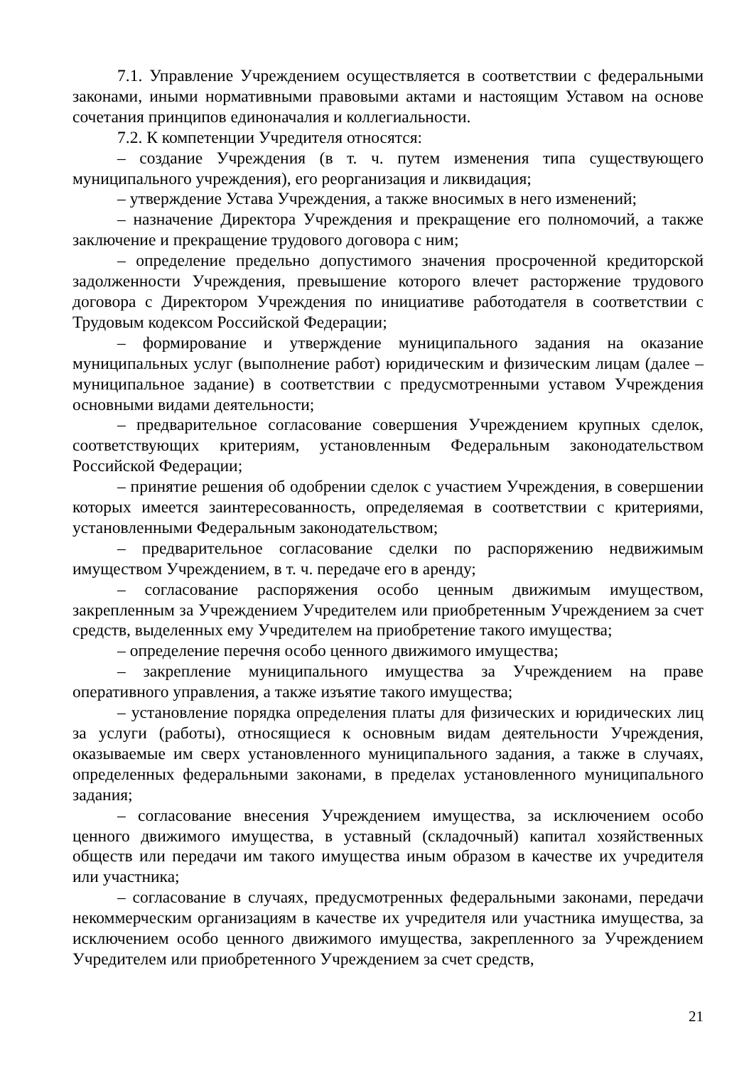7.1. Управление Учреждением осуществляется в соответствии с федеральными законами, иными нормативными правовыми актами и настоящим Уставом на основе сочетания принципов единоначалия и коллегиальности.
7.2. К компетенции Учредителя относятся:
– создание Учреждения (в т. ч. путем изменения типа существующего муниципального учреждения), его реорганизация и ликвидация;
– утверждение Устава Учреждения, а также вносимых в него изменений;
– назначение Директора Учреждения и прекращение его полномочий, а также заключение и прекращение трудового договора с ним;
– определение предельно допустимого значения просроченной кредиторской задолженности Учреждения, превышение которого влечет расторжение трудового договора с Директором Учреждения по инициативе работодателя в соответствии с Трудовым кодексом Российской Федерации;
– формирование и утверждение муниципального задания на оказание муниципальных услуг (выполнение работ) юридическим и физическим лицам (далее – муниципальное задание) в соответствии с предусмотренными уставом Учреждения основными видами деятельности;
– предварительное согласование совершения Учреждением крупных сделок, соответствующих критериям, установленным Федеральным законодательством Российской Федерации;
– принятие решения об одобрении сделок с участием Учреждения, в совершении которых имеется заинтересованность, определяемая в соответствии с критериями, установленными Федеральным законодательством;
– предварительное согласование сделки по распоряжению недвижимым имуществом Учреждением, в т. ч. передаче его в аренду;
– согласование распоряжения особо ценным движимым имуществом, закрепленным за Учреждением Учредителем или приобретенным Учреждением за счет средств, выделенных ему Учредителем на приобретение такого имущества;
– определение перечня особо ценного движимого имущества;
– закрепление муниципального имущества за Учреждением на праве оперативного управления, а также изъятие такого имущества;
– установление порядка определения платы для физических и юридических лиц за услуги (работы), относящиеся к основным видам деятельности Учреждения, оказываемые им сверх установленного муниципального задания, а также в случаях, определенных федеральными законами, в пределах установленного муниципального задания;
– согласование внесения Учреждением имущества, за исключением особо ценного движимого имущества, в уставный (складочный) капитал хозяйственных обществ или передачи им такого имущества иным образом в качестве их учредителя или участника;
– согласование в случаях, предусмотренных федеральными законами, передачи некоммерческим организациям в качестве их учредителя или участника имущества, за исключением особо ценного движимого имущества, закрепленного за Учреждением Учредителем или приобретенного Учреждением за счет средств,
21